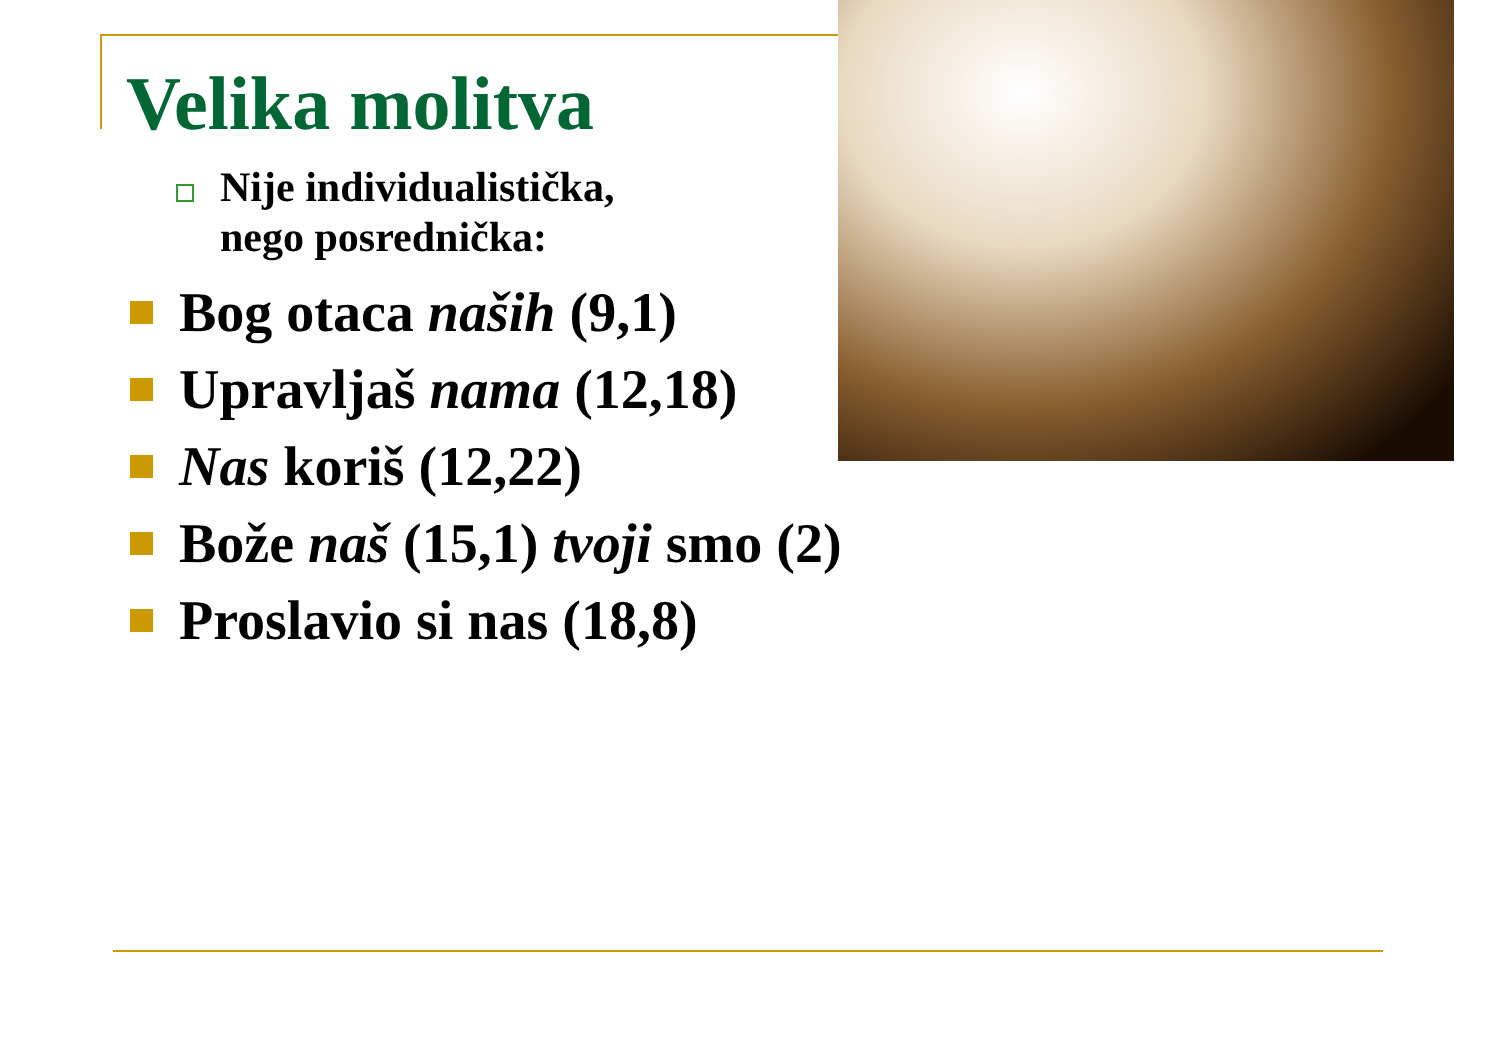Velika molitva
Nije individualistička,
nego posrednička:
Bog otaca naših (9,1)
Upravljaš nama (12,18)
Nas koriš (12,22)
Bože naš (15,1) tvoji smo (2)
Proslavio si nas (18,8)